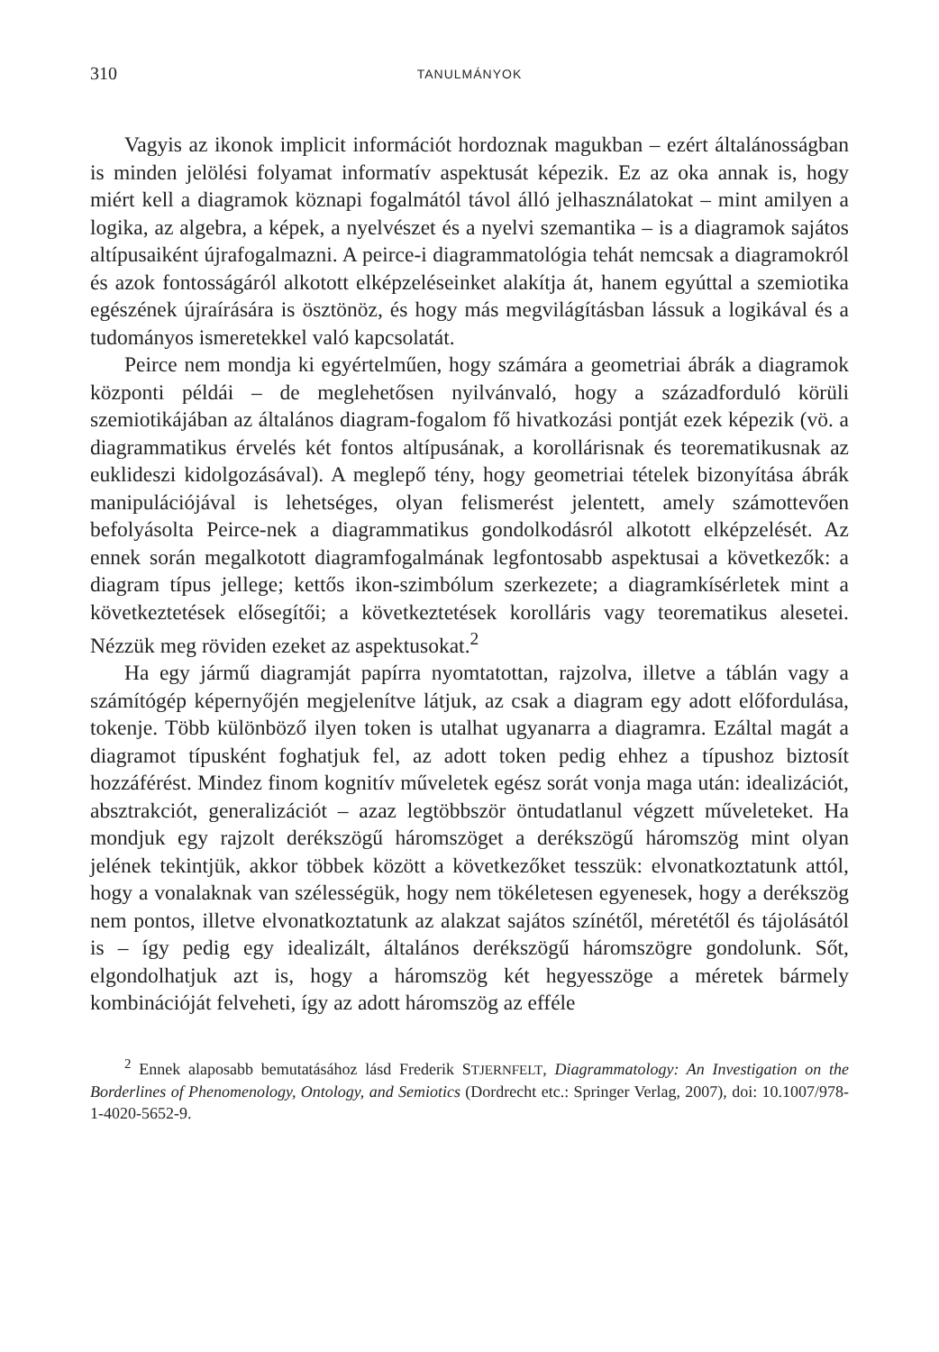310 TANULMÁNYOK
Vagyis az ikonok implicit információt hordoznak magukban – ezért általánosságban is minden jelölési folyamat informatív aspektusát képezik. Ez az oka annak is, hogy miért kell a diagramok köznapi fogalmától távol álló jelhasználatokat – mint amilyen a logika, az algebra, a képek, a nyelvészet és a nyelvi szemantika – is a diagramok sajátos altípusaiként újrafogalmazni. A peirce-i diagrammatológia tehát nemcsak a diagramokról és azok fontosságáról alkotott elképzeléseinket alakítja át, hanem egyúttal a szemiotika egészének újraírására is ösztönöz, és hogy más megvilágításban lássuk a logikával és a tudományos ismeretekkel való kapcsolatát.
Peirce nem mondja ki egyértelműen, hogy számára a geometriai ábrák a diagramok központi példái – de meglehetősen nyilvánvaló, hogy a századforduló körüli szemiotikájában az általános diagram-fogalom fő hivatkozási pontját ezek képezik (vö. a diagrammatikus érvelés két fontos altípusának, a korollárisnak és teorematikusnak az euklideszi kidolgozásával). A meglepő tény, hogy geometriai tételek bizonyítása ábrák manipulációjával is lehetséges, olyan felismerést jelentett, amely számottevően befolyásolta Peirce-nek a diagrammatikus gondolkodásról alkotott elképzelését. Az ennek során megalkotott diagramfogalmának legfontosabb aspektusai a következők: a diagram típus jellege; kettős ikon-szimbólum szerkezete; a diagramkísérletek mint a következtetések elősegítői; a következtetések korolláris vagy teorematikus alesetei. Nézzük meg röviden ezeket az aspektusokat.<sup>2</sup>
Ha egy jármű diagramját papírra nyomtatottan, rajzolva, illetve a táblán vagy a számítógép képernyőjén megjelenítve látjuk, az csak a diagram egy adott előfordulása, tokenje. Több különböző ilyen token is utalhat ugyanarra a diagramra. Ezáltal magát a diagramot típusként foghatjuk fel, az adott token pedig ehhez a típushoz biztosít hozzáférést. Mindez finom kognitív műveletek egész sorát vonja maga után: idealizációt, absztrakciót, generalizációt – azaz legtöbbször öntudatlanul végzett műveleteket. Ha mondjuk egy rajzolt derékszögű háromszöget a derékszögű háromszög mint olyan jelének tekintjük, akkor többek között a következőket tesszük: elvonatkoztatunk attól, hogy a vonalaknak van szélességük, hogy nem tökéletesen egyenesek, hogy a derékszög nem pontos, illetve elvonatkoztatunk az alakzat sajátos színétől, méretétől és tájolásától is – így pedig egy idealizált, általános derékszögű háromszögre gondolunk. Sőt, elgondolhatjuk azt is, hogy a háromszög két hegyesszöge a méretek bármely kombinációját felveheti, így az adott háromszög az efféle
<sup>2</sup> Ennek alaposabb bemutatásához lásd Frederik STJERNFELT, Diagrammatology: An Investigation on the Borderlines of Phenomenology, Ontology, and Semiotics (Dordrecht etc.: Springer Verlag, 2007), doi: 10.1007/978-1-4020-5652-9.